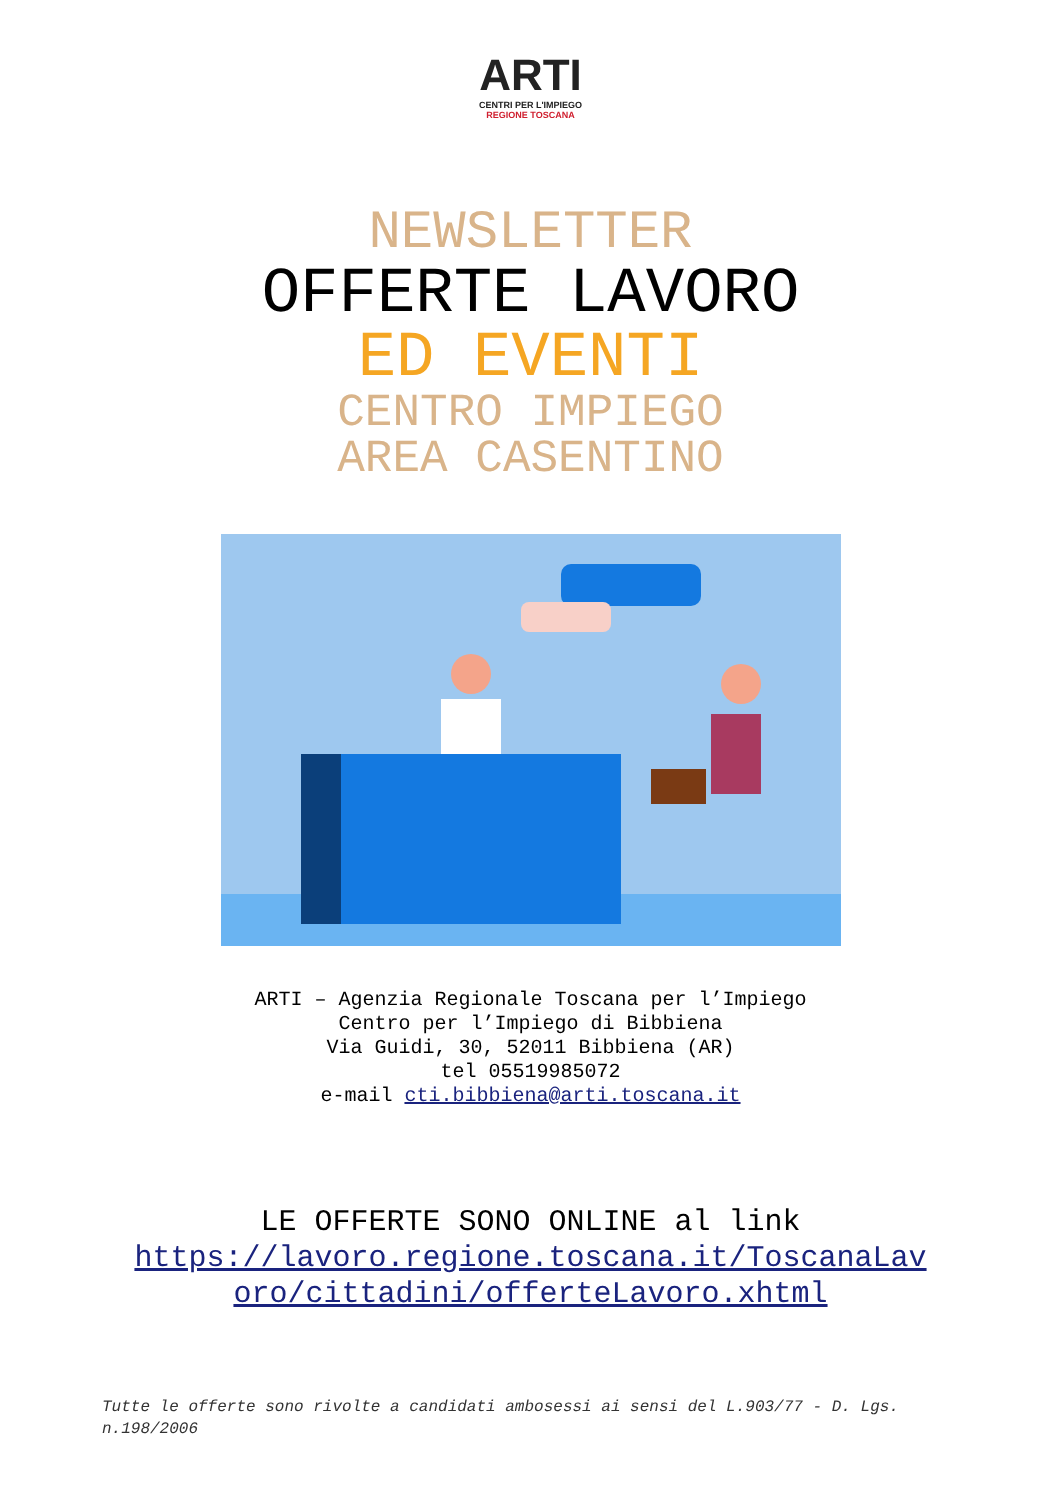ARTI
CENTRI PER L'IMPIEGO
REGIONE TOSCANA
NEWSLETTER
OFFERTE LAVORO
ED EVENTI
CENTRO IMPIEGO
AREA CASENTINO
ARTI – Agenzia Regionale Toscana per l’Impiego
Centro per l’Impiego di Bibbiena
Via Guidi, 30, 52011 Bibbiena (AR)
tel 05519985072
e-mail cti.bibbiena@arti.toscana.it
LE OFFERTE SONO ONLINE al link
https://lavoro.regione.toscana.it/ToscanaLav
oro/cittadini/offerteLavoro.xhtml
Tutte le offerte sono rivolte a candidati ambosessi ai sensi del L.903/77 - D. Lgs. n.198/2006